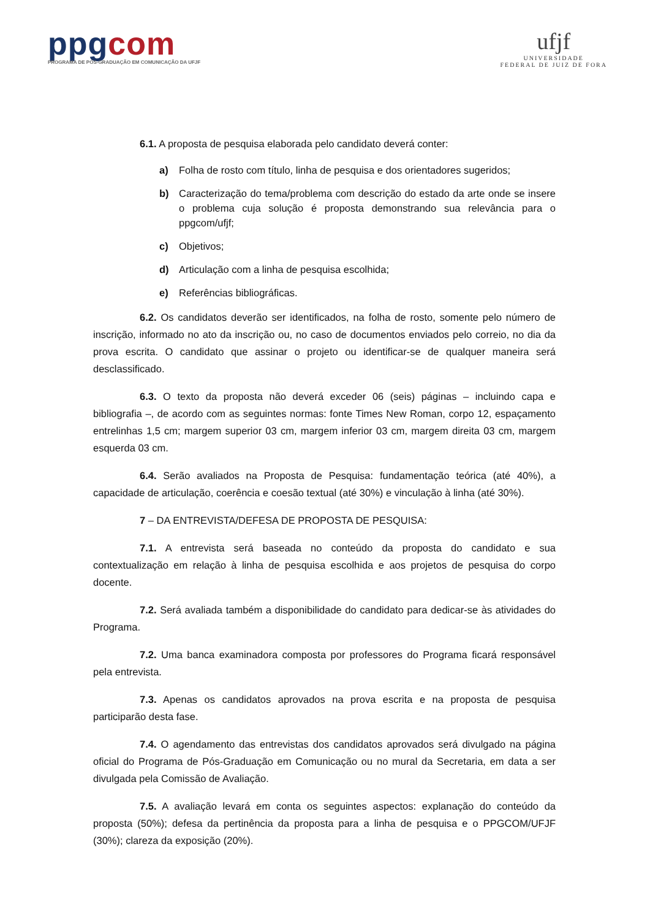ppgcom
PROGRAMA DE PÓS-GRADUAÇÃO EM COMUNICAÇÃO DA UFJF
ufjf
UNIVERSIDADE
FEDERAL DE JUIZ DE FORA
6.1. A proposta de pesquisa elaborada pelo candidato deverá conter:
a) Folha de rosto com título, linha de pesquisa e dos orientadores sugeridos;
b) Caracterização do tema/problema com descrição do estado da arte onde se insere o problema cuja solução é proposta demonstrando sua relevância para o ppgcom/ufjf;
c) Objetivos;
d) Articulação com a linha de pesquisa escolhida;
e) Referências bibliográficas.
6.2. Os candidatos deverão ser identificados, na folha de rosto, somente pelo número de inscrição, informado no ato da inscrição ou, no caso de documentos enviados pelo correio, no dia da prova escrita. O candidato que assinar o projeto ou identificar-se de qualquer maneira será desclassificado.
6.3. O texto da proposta não deverá exceder 06 (seis) páginas – incluindo capa e bibliografia –, de acordo com as seguintes normas: fonte Times New Roman, corpo 12, espaçamento entrelinhas 1,5 cm; margem superior 03 cm, margem inferior 03 cm, margem direita 03 cm, margem esquerda 03 cm.
6.4. Serão avaliados na Proposta de Pesquisa: fundamentação teórica (até 40%), a capacidade de articulação, coerência e coesão textual (até 30%) e vinculação à linha (até 30%).
7 – DA ENTREVISTA/DEFESA DE PROPOSTA DE PESQUISA:
7.1. A entrevista será baseada no conteúdo da proposta do candidato e sua contextualização em relação à linha de pesquisa escolhida e aos projetos de pesquisa do corpo docente.
7.2. Será avaliada também a disponibilidade do candidato para dedicar-se às atividades do Programa.
7.2. Uma banca examinadora composta por professores do Programa ficará responsável pela entrevista.
7.3. Apenas os candidatos aprovados na prova escrita e na proposta de pesquisa participarão desta fase.
7.4. O agendamento das entrevistas dos candidatos aprovados será divulgado na página oficial do Programa de Pós-Graduação em Comunicação ou no mural da Secretaria, em data a ser divulgada pela Comissão de Avaliação.
7.5. A avaliação levará em conta os seguintes aspectos: explanação do conteúdo da proposta (50%); defesa da pertinência da proposta para a linha de pesquisa e o PPGCOM/UFJF (30%); clareza da exposição (20%).